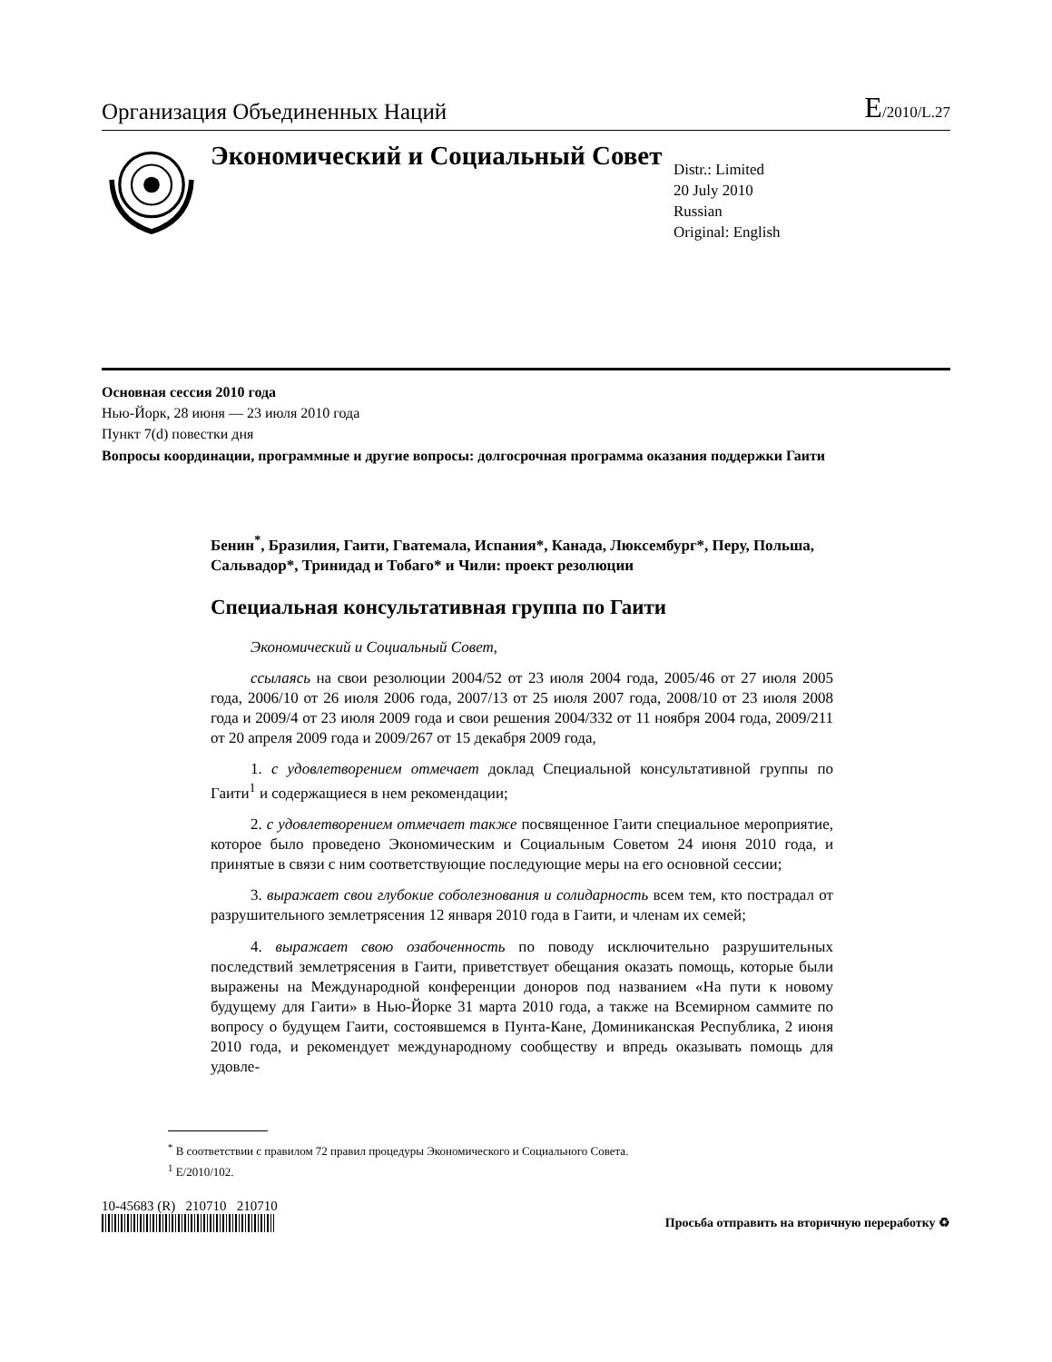Организация Объединенных Наций E/2010/L.27
Экономический и Социальный Совет
Distr.: Limited
20 July 2010
Russian
Original: English
Основная сессия 2010 года
Нью-Йорк, 28 июня — 23 июля 2010 года
Пункт 7(d) повестки дня
Вопросы координации, программные и другие вопросы: долгосрочная программа оказания поддержки Гаити
Бенин<sup>*</sup>, Бразилия, Гаити, Гватемала, Испания*, Канада, Люксембург*, Перу, Польша, Сальвадор*, Тринидад и Тобаго* и Чили: проект резолюции
Специальная консультативная группа по Гаити
Экономический и Социальный Совет,
ссылаясь на свои резолюции 2004/52 от 23 июля 2004 года, 2005/46 от 27 июля 2005 года, 2006/10 от 26 июля 2006 года, 2007/13 от 25 июля 2007 года, 2008/10 от 23 июля 2008 года и 2009/4 от 23 июля 2009 года и свои решения 2004/332 от 11 ноября 2004 года, 2009/211 от 20 апреля 2009 года и 2009/267 от 15 декабря 2009 года,
1. с удовлетворением отмечает доклад Специальной консультативной группы по Гаити<sup>1</sup> и содержащиеся в нем рекомендации;
2. с удовлетворением отмечает также посвященное Гаити специальное мероприятие, которое было проведено Экономическим и Социальным Советом 24 июня 2010 года, и принятые в связи с ним соответствующие последующие меры на его основной сессии;
3. выражает свои глубокие соболезнования и солидарность всем тем, кто пострадал от разрушительного землетрясения 12 января 2010 года в Гаити, и членам их семей;
4. выражает свою озабоченность по поводу исключительно разрушительных последствий землетрясения в Гаити, приветствует обещания оказать помощь, которые были выражены на Международной конференции доноров под названием «На пути к новому будущему для Гаити» в Нью-Йорке 31 марта 2010 года, а также на Всемирном саммите по вопросу о будущем Гаити, состоявшемся в Пунта-Кане, Доминиканская Республика, 2 июня 2010 года, и рекомендует международному сообществу и впредь оказывать помощь для удовле-
<sup>*</sup> В соответствии с правилом 72 правил процедуры Экономического и Социального Совета.
<sup>1</sup> E/2010/102.
10-45683 (R) 210710 210710
Просьба отправить на вторичную переработку ♻